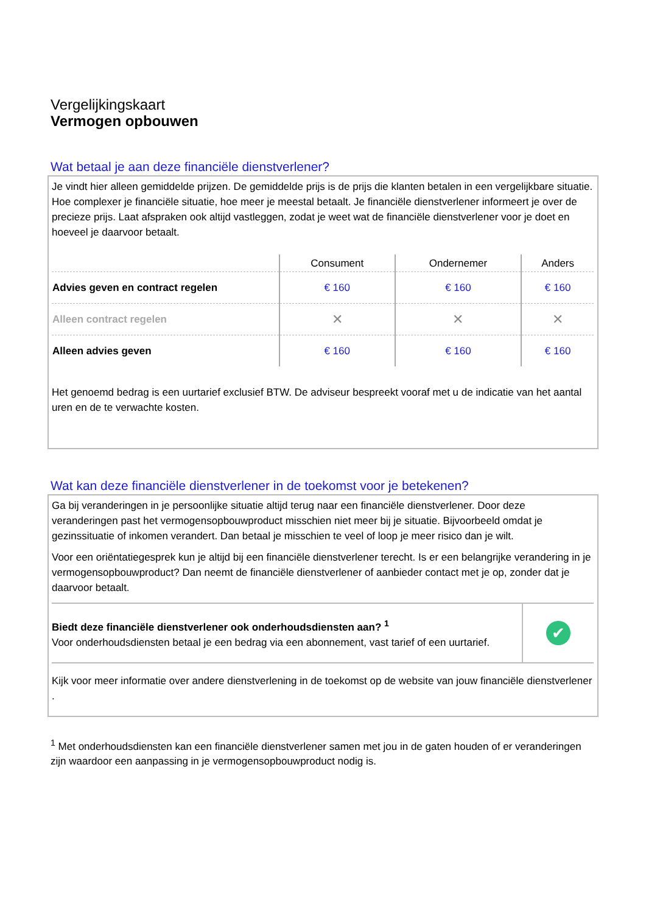Vergelijkingskaart
Vermogen opbouwen
Wat betaal je aan deze financiële dienstverlener?
Je vindt hier alleen gemiddelde prijzen. De gemiddelde prijs is de prijs die klanten betalen in een vergelijkbare situatie. Hoe complexer je financiële situatie, hoe meer je meestal betaalt. Je financiële dienstverlener informeert je over de precieze prijs. Laat afspraken ook altijd vastleggen, zodat je weet wat de financiële dienstverlener voor je doet en hoeveel je daarvoor betaalt.
| | Consument | Ondernemer | Anders |
| --- | --- | --- | --- |
| Advies geven en contract regelen | € 160 | € 160 | € 160 |
| Alleen contract regelen | ✕ | ✕ | ✕ |
| Alleen advies geven | € 160 | € 160 | € 160 |
Het genoemd bedrag is een uurtarief exclusief BTW. De adviseur bespreekt vooraf met u de indicatie van het aantal uren en de te verwachte kosten.
Wat kan deze financiële dienstverlener in de toekomst voor je betekenen?
Ga bij veranderingen in je persoonlijke situatie altijd terug naar een financiële dienstverlener. Door deze veranderingen past het vermogensopbouwproduct misschien niet meer bij je situatie. Bijvoorbeeld omdat je gezinssituatie of inkomen verandert. Dan betaal je misschien te veel of loop je meer risico dan je wilt.
Voor een oriëntatiegesprek kun je altijd bij een financiële dienstverlener terecht. Is er een belangrijke verandering in je vermogensopbouwproduct? Dan neemt de financiële dienstverlener of aanbieder contact met je op, zonder dat je daarvoor betaalt.
Biedt deze financiële dienstverlener ook onderhoudsdiensten aan? <sup>1</sup>
Voor onderhoudsdiensten betaal je een bedrag via een abonnement, vast tarief of een uurtarief.
✔
Kijk voor meer informatie over andere dienstverlening in de toekomst op de website van jouw financiële dienstverlener .
<sup>1</sup> Met onderhoudsdiensten kan een financiële dienstverlener samen met jou in de gaten houden of er veranderingen zijn waardoor een aanpassing in je vermogensopbouwproduct nodig is.